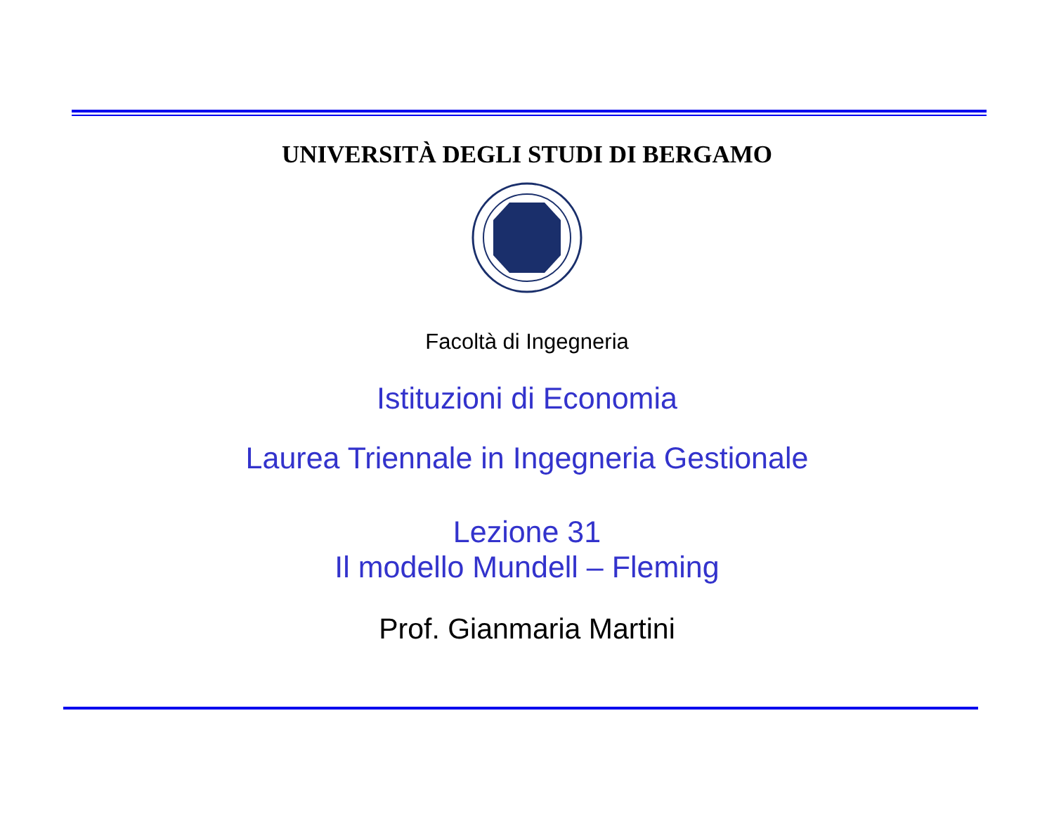UNIVERSITÀ DEGLI STUDI DI BERGAMO
Facoltà di Ingegneria
Istituzioni di Economia
Laurea Triennale in Ingegneria Gestionale
Lezione 31
Il modello Mundell – Fleming
Prof. Gianmaria Martini